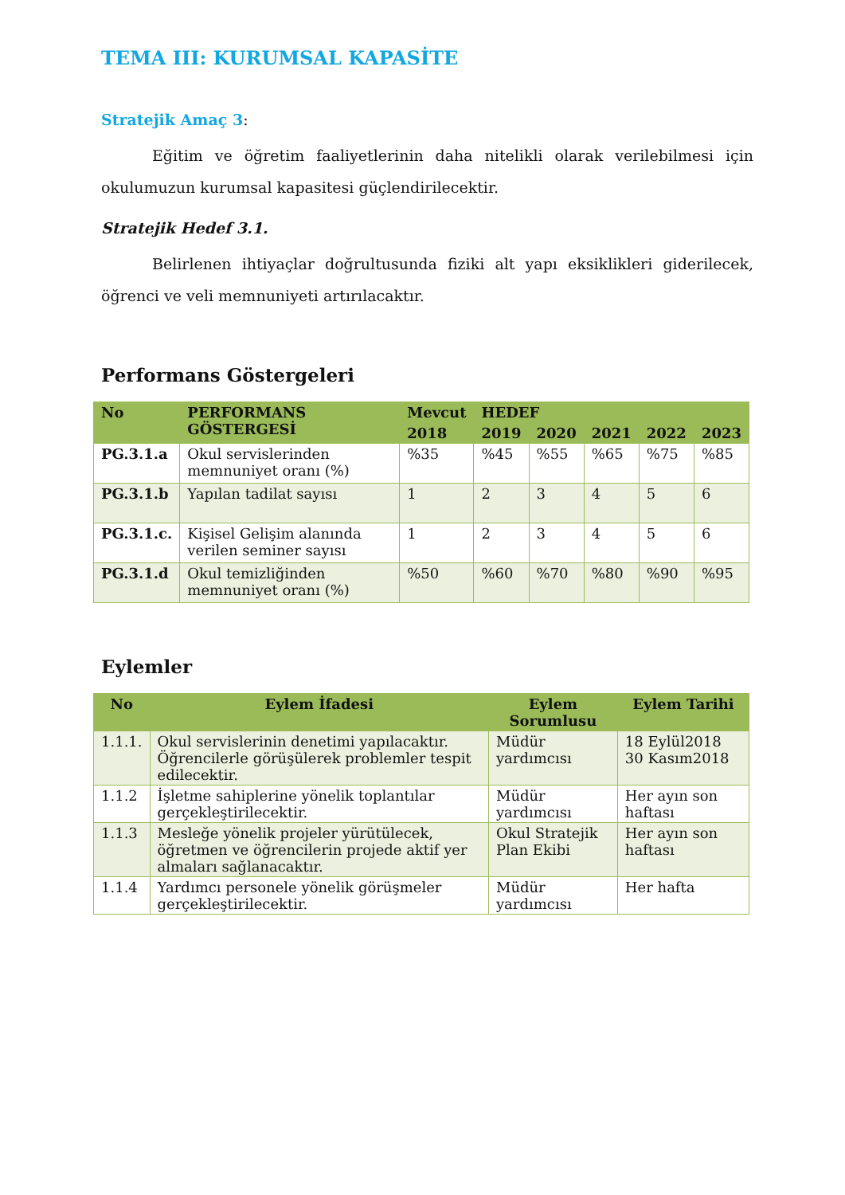TEMA III: KURUMSAL KAPASİTE
Stratejik Amaç 3:
Eğitim ve öğretim faaliyetlerinin daha nitelikli olarak verilebilmesi için okulumuzun kurumsal kapasitesi güçlendirilecektir.
Stratejik Hedef 3.1.
Belirlenen ihtiyaçlar doğrultusunda fiziki alt yapı eksiklikleri giderilecek, öğrenci ve veli memnuniyeti artırılacaktır.
Performans Göstergeleri
| No | PERFORMANS GÖSTERGESİ | Mevcut | HEDEF | | | | |
| --- | --- | --- | --- | --- | --- | --- | --- |
| | | 2018 | 2019 | 2020 | 2021 | 2022 | 2023 |
| PG.3.1.a | Okul servislerinden memnuniyet oranı (%) | %35 | %45 | %55 | %65 | %75 | %85 |
| PG.3.1.b | Yapılan tadilat sayısı | 1 | 2 | 3 | 4 | 5 | 6 |
| PG.3.1.c. | Kişisel Gelişim alanında verilen seminer sayısı | 1 | 2 | 3 | 4 | 5 | 6 |
| PG.3.1.d | Okul temizliğinden memnuniyet oranı (%) | %50 | %60 | %70 | %80 | %90 | %95 |
Eylemler
| No | Eylem İfadesi | Eylem Sorumlusu | Eylem Tarihi |
| --- | --- | --- | --- |
| 1.1.1. | Okul servislerinin denetimi yapılacaktır. Öğrencilerle görüşülerek problemler tespit edilecektir. | Müdür yardımcısı | 18 Eylül2018 30 Kasım2018 |
| 1.1.2 | İşletme sahiplerine yönelik toplantılar gerçekleştirilecektir. | Müdür yardımcısı | Her ayın son haftası |
| 1.1.3 | Mesleğe yönelik projeler yürütülecek, öğretmen ve öğrencilerin projede aktif yer almaları sağlanacaktır. | Okul Stratejik Plan Ekibi | Her ayın son haftası |
| 1.1.4 | Yardımcı personele yönelik görüşmeler gerçekleştirilecektir. | Müdür yardımcısı | Her hafta |